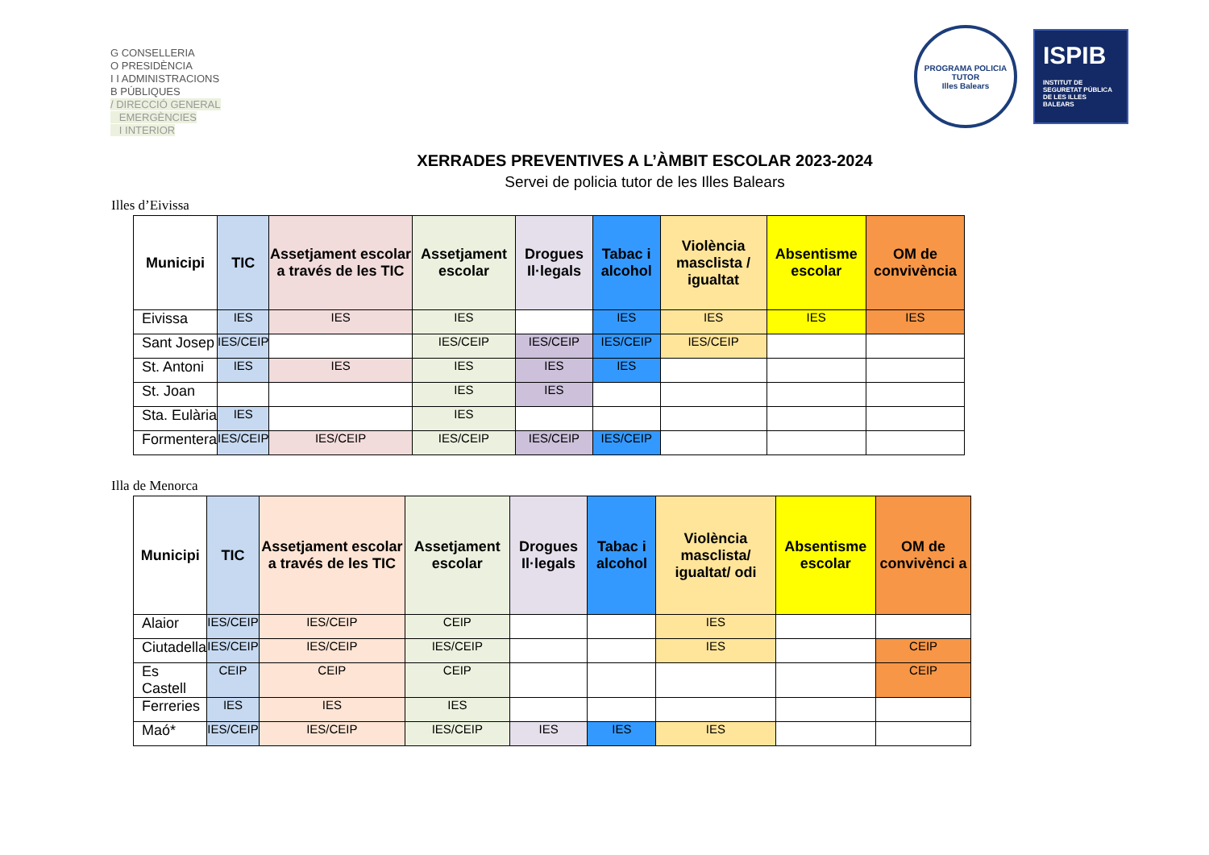G CONSELLERIA
O PRESIDÈNCIA
I I ADMINISTRACIONS
B PÚBLIQUES
/ DIRECCIÓ GENERAL
EMERGÈNCIES
I INTERIOR
PROGRAMA POLICIA TUTOR
Illes Balears
ISPIB
INSTITUT DE SEGURETAT PÚBLICA DE LES ILLES BALEARS
XERRADES PREVENTIVES A L’ÀMBIT ESCOLAR 2023-2024
Servei de policia tutor de les Illes Balears
Illes d’Eivissa
| Municipi | TIC | Assetjament escolar a través de les TIC | Assetjament escolar | Drogues Il·legals | Tabac i alcohol | Violència masclista / igualtat | Absentisme escolar | OM de convivència |
| --- | --- | --- | --- | --- | --- | --- | --- | --- |
| Eivissa | IES | IES | IES | | IES | IES | IES | IES |
| Sant Josep | IES/CEIP | | IES/CEIP | IES/CEIP | IES/CEIP | IES/CEIP | | |
| St. Antoni | IES | IES | IES | IES | IES | | | |
| St. Joan | | | IES | IES | | | | |
| Sta. Eulària | IES | | IES | | | | | |
| Formentera | IES/CEIP | IES/CEIP | IES/CEIP | IES/CEIP | IES/CEIP | | | |
Illa de Menorca
| Municipi | TIC | Assetjament escolar a través de les TIC | Assetjament escolar | Drogues Il·legals | Tabac i alcohol | Violència masclista/ igualtat/ odi | Absentisme escolar | OM de convivènci a |
| --- | --- | --- | --- | --- | --- | --- | --- | --- |
| Alaior | IES/CEIP | IES/CEIP | CEIP | | | IES | | |
| Ciutadella | IES/CEIP | IES/CEIP | IES/CEIP | | | IES | | CEIP |
| Es Castell | CEIP | CEIP | CEIP | | | | | CEIP |
| Ferreries | IES | IES | IES | | | | | |
| Maó* | IES/CEIP | IES/CEIP | IES/CEIP | IES | IES | IES | | |